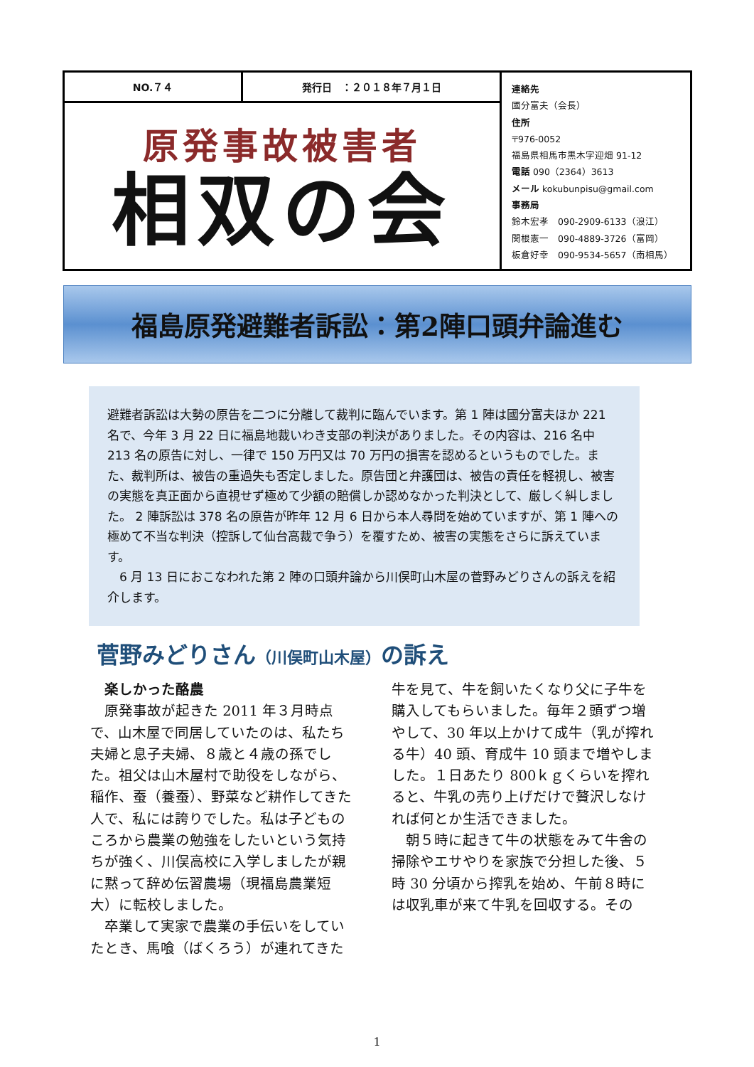NO.７４ 発行日　：２０１８年７月１日
原発事故被害者
相双の会
連絡先
國分富夫（会長）
住所
〒976-0052
福島県相馬市黒木字迎畑 91-12
電話 090（2364）3613
メール kokubunpisu@gmail.com
事務局
鈴木宏孝　090-2909-6133（浪江）
関根憲一　090-4889-3726（富岡）
板倉好幸　090-9534-5657（南相馬）
福島原発避難者訴訟：第2陣口頭弁論進む
避難者訴訟は大勢の原告を二つに分離して裁判に臨んでいます。第 1 陣は國分富夫ほか 221 名で、今年 3 月 22 日に福島地裁いわき支部の判決がありました。その内容は、216 名中 213 名の原告に対し、一律で 150 万円又は 70 万円の損害を認めるというものでした。また、裁判所は、被告の重過失も否定しました。原告団と弁護団は、被告の責任を軽視し、被害の実態を真正面から直視せず極めて少額の賠償しか認めなかった判決として、厳しく糾しました。 2 陣訴訟は 378 名の原告が昨年 12 月 6 日から本人尋問を始めていますが、第 1 陣への極めて不当な判決（控訴して仙台高裁で争う）を覆すため、被害の実態をさらに訴えています。
　6 月 13 日におこなわれた第 2 陣の口頭弁論から川俣町山木屋の菅野みどりさんの訴えを紹介します。
菅野みどりさん（川俣町山木屋）の訴え
　楽しかった酪農
　原発事故が起きた 2011 年３月時点で、山木屋で同居していたのは、私たち夫婦と息子夫婦、８歳と４歳の孫でした。祖父は山木屋村で助役をしながら、稲作、蚕（養蚕）、野菜など耕作してきた人で、私には誇りでした。私は子どものころから農業の勉強をしたいという気持ちが強く、川俣高校に入学しましたが親に黙って辞め伝習農場（現福島農業短大）に転校しました。
　卒業して実家で農業の手伝いをしていたとき、馬喰（ばくろう）が連れてきた牛を見て、牛を飼いたくなり父に子牛を購入してもらいました。毎年２頭ずつ増やして、30 年以上かけて成牛（乳が搾れる牛）40 頭、育成牛 10 頭まで増やしました。１日あたり 800ｋｇくらいを搾れると、牛乳の売り上げだけで贅沢しなければ何とか生活できました。
　朝５時に起きて牛の状態をみて牛舎の掃除やエサやりを家族で分担した後、５時 30 分頃から搾乳を始め、午前８時には収乳車が来て牛乳を回収する。その
1